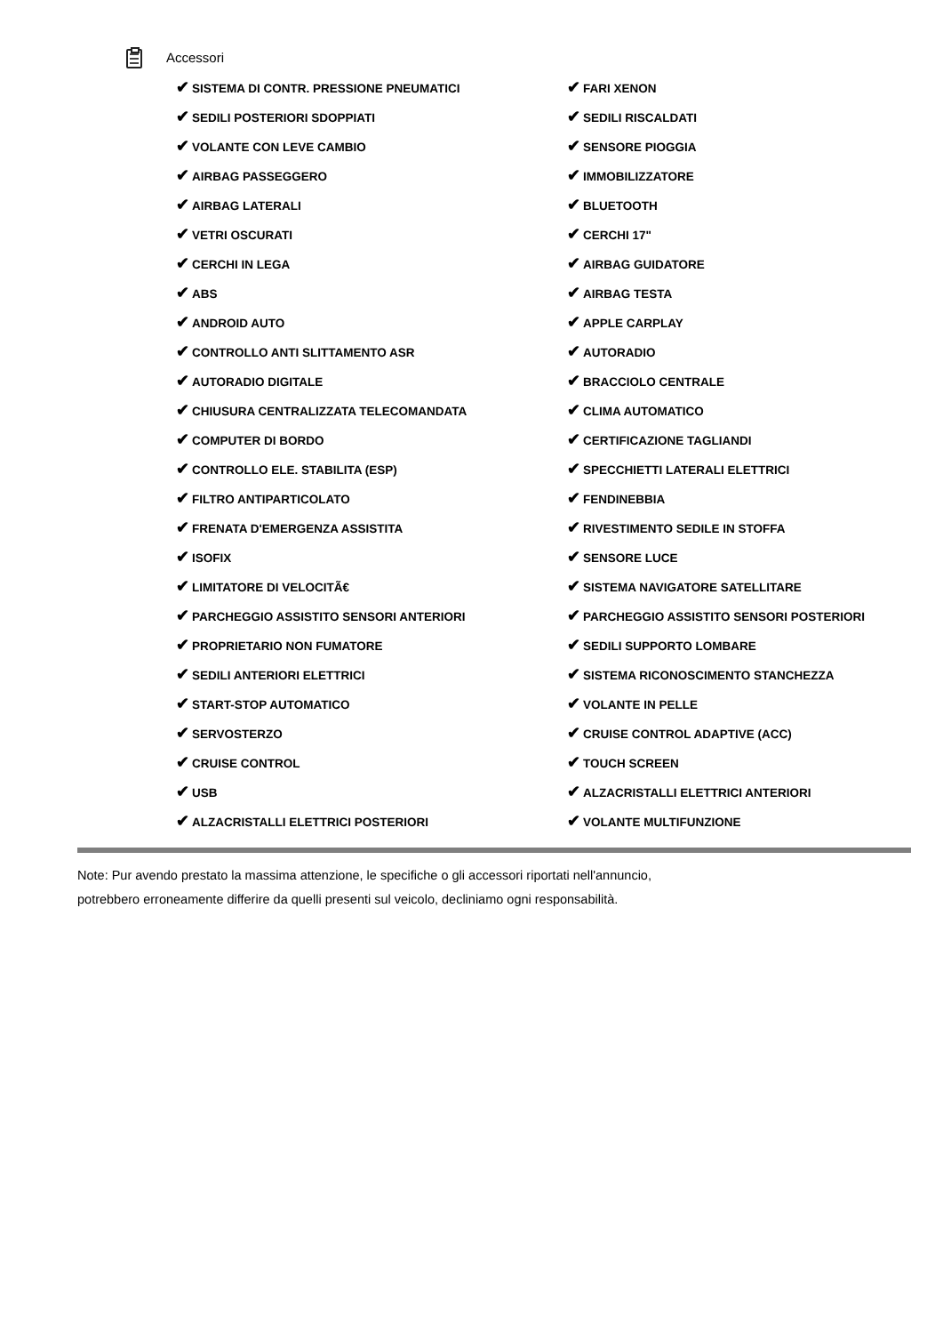Accessori
| ✔ SISTEMA DI CONTR. PRESSIONE PNEUMATICI | ✔ FARI XENON |
| ✔ SEDILI POSTERIORI SDOPPIATI | ✔ SEDILI RISCALDATI |
| ✔ VOLANTE CON LEVE CAMBIO | ✔ SENSORE PIOGGIA |
| ✔ AIRBAG PASSEGGERO | ✔ IMMOBILIZZATORE |
| ✔ AIRBAG LATERALI | ✔ BLUETOOTH |
| ✔ VETRI OSCURATI | ✔ CERCHI 17" |
| ✔ CERCHI IN LEGA | ✔ AIRBAG GUIDATORE |
| ✔ ABS | ✔ AIRBAG TESTA |
| ✔ ANDROID AUTO | ✔ APPLE CARPLAY |
| ✔ CONTROLLO ANTI SLITTAMENTO ASR | ✔ AUTORADIO |
| ✔ AUTORADIO DIGITALE | ✔ BRACCIOLO CENTRALE |
| ✔ CHIUSURA CENTRALIZZATA TELECOMANDATA | ✔ CLIMA AUTOMATICO |
| ✔ COMPUTER DI BORDO | ✔ CERTIFICAZIONE TAGLIANDI |
| ✔ CONTROLLO ELE. STABILITA (ESP) | ✔ SPECCHIETTI LATERALI ELETTRICI |
| ✔ FILTRO ANTIPARTICOLATO | ✔ FENDINEBBIA |
| ✔ FRENATA D'EMERGENZA ASSISTITA | ✔ RIVESTIMENTO SEDILE IN STOFFA |
| ✔ ISOFIX | ✔ SENSORE LUCE |
| ✔ LIMITATORE DI VELOCITÃ€ | ✔ SISTEMA NAVIGATORE SATELLITARE |
| ✔ PARCHEGGIO ASSISTITO SENSORI ANTERIORI | ✔ PARCHEGGIO ASSISTITO SENSORI POSTERIORI |
| ✔ PROPRIETARIO NON FUMATORE | ✔ SEDILI SUPPORTO LOMBARE |
| ✔ SEDILI ANTERIORI ELETTRICI | ✔ SISTEMA RICONOSCIMENTO STANCHEZZA |
| ✔ START-STOP AUTOMATICO | ✔ VOLANTE IN PELLE |
| ✔ SERVOSTERZO | ✔ CRUISE CONTROL ADAPTIVE (ACC) |
| ✔ CRUISE CONTROL | ✔ TOUCH SCREEN |
| ✔ USB | ✔ ALZACRISTALLI ELETTRICI ANTERIORI |
| ✔ ALZACRISTALLI ELETTRICI POSTERIORI | ✔ VOLANTE MULTIFUNZIONE |
Note: Pur avendo prestato la massima attenzione, le specifiche o gli accessori riportati nell'annuncio,
potrebbero erroneamente differire da quelli presenti sul veicolo, decliniamo ogni responsabilità.